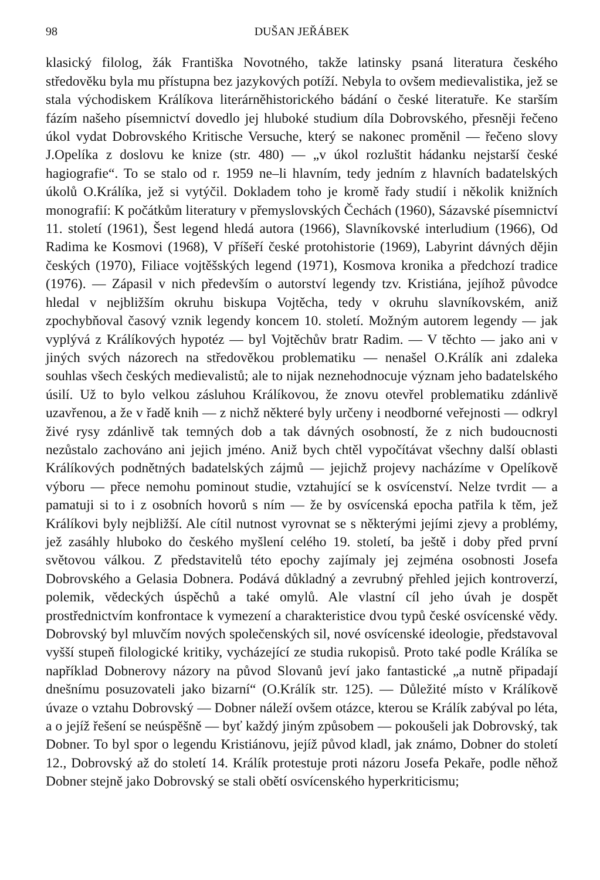98 DUŠAN JEŘÁBEK
klasický filolog, žák Františka Novotného, takže latinsky psaná literatura českého středověku byla mu přístupna bez jazykových potíží. Nebyla to ovšem medievalistika, jež se stala východiskem Králíkova literárněhistorického bádání o české literatuře. Ke starším fázím našeho písemnictví dovedlo jej hluboké studium díla Dobrovského, přesněji řečeno úkol vydat Dobrovského Kritische Versuche, který se nakonec proměnil — řečeno slovy J.Opelíka z doslovu ke knize (str. 480) — „v úkol rozluštit hádanku nejstarší české hagiografie“. To se stalo od r. 1959 ne–li hlavním, tedy jedním z hlavních badatelských úkolů O.Králíka, jež si vytýčil. Dokladem toho je kromě řady studií i několik knižních monografií: K počátkům literatury v přemyslovských Čechách (1960), Sázavské písemnictví 11. století (1961), Šest legend hledá autora (1966), Slavníkovské interludium (1966), Od Radima ke Kosmovi (1968), V příšeří české protohistorie (1969), Labyrint dávných dějin českých (1970), Filiace vojtěšských legend (1971), Kosmova kronika a předchozí tradice (1976). — Zápasil v nich především o autorství legendy tzv. Kristiána, jejíhož původce hledal v nejbližším okruhu biskupa Vojtěcha, tedy v okruhu slavníkovském, aniž zpochybňoval časový vznik legendy koncem 10. století. Možným autorem legendy — jak vyplývá z Králíkových hypotéz — byl Vojtěchův bratr Radim. — V těchto — jako ani v jiných svých názorech na středověkou problematiku — nenašel O.Králík ani zdaleka souhlas všech českých medievalistů; ale to nijak neznehodnocuje význam jeho badatelského úsilí. Už to bylo velkou zásluhou Králíkovou, že znovu otevřel problematiku zdánlivě uzavřenou, a že v řadě knih — z nichž některé byly určeny i neodborné veřejnosti — odkryl živé rysy zdánlivě tak temných dob a tak dávných osobností, že z nich budoucnosti nezůstalo zachováno ani jejich jméno. Aniž bych chtěl vypočítávat všechny další oblasti Králíkových podnětných badatelských zájmů — jejichž projevy nacházíme v Opelíkově výboru — přece nemohu pominout studie, vztahující se k osvícenství. Nelze tvrdit — a pamatuji si to i z osobních hovorů s ním — že by osvícenská epocha patřila k těm, jež Králíkovi byly nejbližší. Ale cítil nutnost vyrovnat se s některými jejími zjevy a problémy, jež zasáhly hluboko do českého myšlení celého 19. století, ba ještě i doby před první světovou válkou. Z představitelů této epochy zajímaly jej zejména osobnosti Josefa Dobrovského a Gelasia Dobnera. Podává důkladný a zevrubný přehled jejich kontroverzí, polemik, vědeckých úspěchů a také omylů. Ale vlastní cíl jeho úvah je dospět prostřednictvím konfrontace k vymezení a charakteristice dvou typů české osvícenské vědy. Dobrovský byl mluvčím nových společenských sil, nové osvícenské ideologie, představoval vyšší stupeň filologické kritiky, vycházející ze studia rukopisů. Proto také podle Králíka se například Dobnerovy názory na původ Slovanů jeví jako fantastické „a nutně připadají dnešnímu posuzovateli jako bizarní“ (O.Králík str. 125). — Důležité místo v Králíkově úvaze o vztahu Dobrovský — Dobner náleží ovšem otázce, kterou se Králík zabýval po léta, a o jejíž řešení se neúspěšně — byť každý jiným způsobem — pokoušeli jak Dobrovský, tak Dobner. To byl spor o legendu Kristiánovu, jejíž původ kladl, jak známo, Dobner do století 12., Dobrovský až do století 14. Králík protestuje proti názoru Josefa Pekaře, podle něhož Dobner stejně jako Dobrovský se stali obětí osvícenského hyperkriticismu;